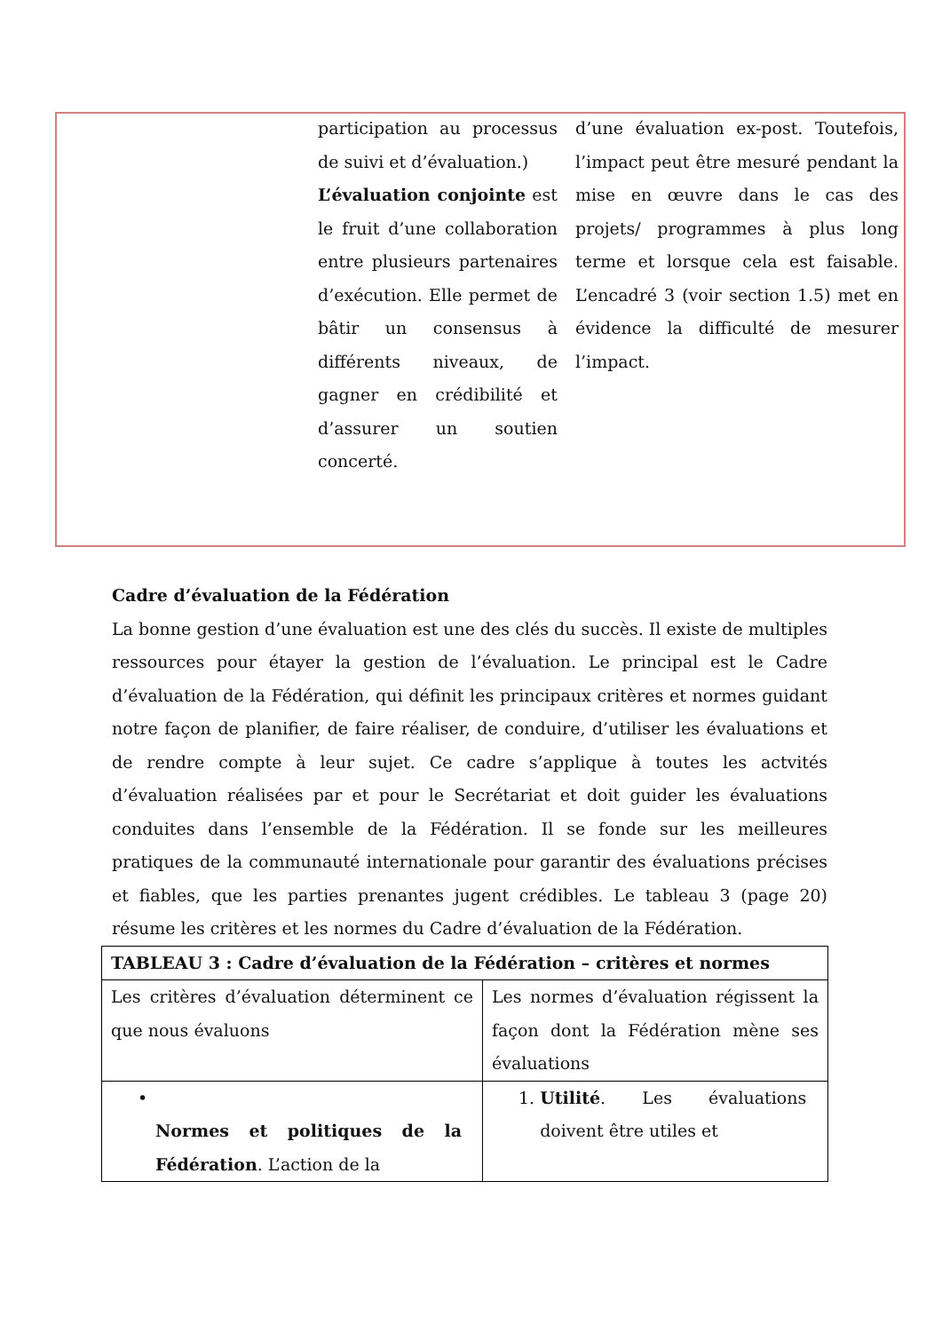participation au processus de suivi et d’évaluation.)
L’évaluation conjointe est le fruit d’une collaboration entre plusieurs partenaires d’exécution. Elle permet de bâtir un consensus à différents niveaux, de gagner en crédibilité et d’assurer un soutien concerté.
d’une évaluation ex-post. Toutefois, l’impact peut être mesuré pendant la mise en œuvre dans le cas des projets/ programmes à plus long terme et lorsque cela est faisable. L’encadré 3 (voir section 1.5) met en évidence la difficulté de mesurer l’impact.
Cadre d’évaluation de la Fédération
La bonne gestion d’une évaluation est une des clés du succès. Il existe de multiples ressources pour étayer la gestion de l’évaluation. Le principal est le Cadre d’évaluation de la Fédération, qui définit les principaux critères et normes guidant notre façon de planifier, de faire réaliser, de conduire, d’utiliser les évaluations et de rendre compte à leur sujet. Ce cadre s’applique à toutes les actvités d’évaluation réalisées par et pour le Secrétariat et doit guider les évaluations conduites dans l’ensemble de la Fédération. Il se fonde sur les meilleures pratiques de la communauté internationale pour garantir des évaluations précises et fiables, que les parties prenantes jugent crédibles. Le tableau 3 (page 20) résume les critères et les normes du Cadre d’évaluation de la Fédération.
| TABLEAU 3 : Cadre d’évaluation de la Fédération – critères et normes | |
| Les critères d’évaluation déterminent ce que nous évaluons | Les normes d’évaluation régissent la façon dont la Fédération mène ses évaluations |
| • Normes et politiques de la Fédération . L’action de la | 1. Utilité . Les évaluations doivent être utiles et |